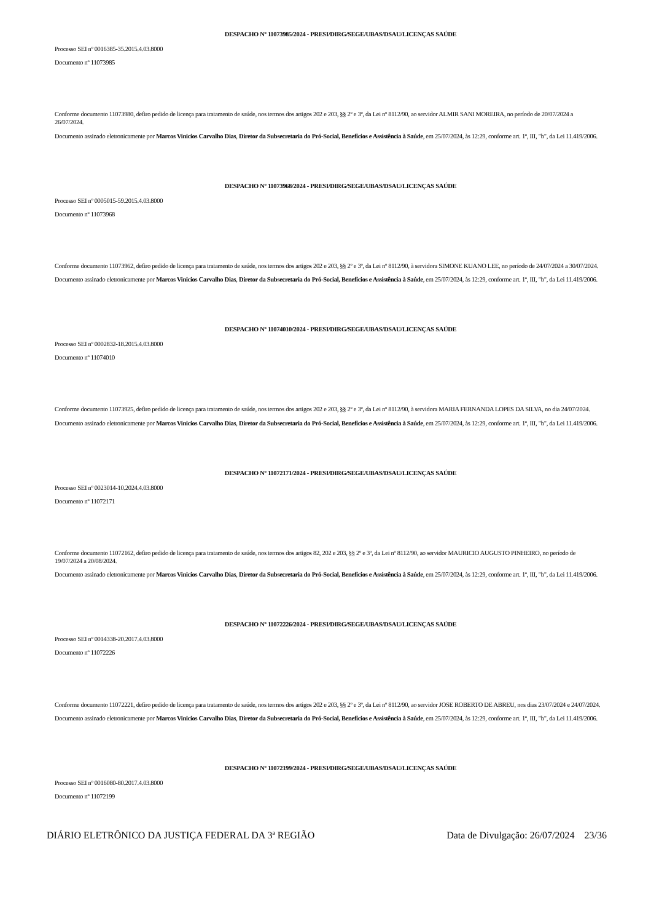DESPACHO Nº 11073985/2024 - PRESI/DIRG/SEGE/UBAS/DSAU/LICENÇAS SAÚDE
Processo SEI nº 0016385-35.2015.4.03.8000
Documento nº 11073985
Conforme documento 11073980, defiro pedido de licença para tratamento de saúde, nos termos dos artigos 202 e 203, §§ 2º e 3º, da Lei nº 8112/90, ao servidor ALMIR SANI MOREIRA, no período de 20/07/2024 a 26/07/2024.
Documento assinado eletronicamente por Marcos Vinicios Carvalho Dias, Diretor da Subsecretaria do Pró-Social, Benefícios e Assistência à Saúde, em 25/07/2024, às 12:29, conforme art. 1º, III, "b", da Lei 11.419/2006.
DESPACHO Nº 11073968/2024 - PRESI/DIRG/SEGE/UBAS/DSAU/LICENÇAS SAÚDE
Processo SEI nº 0005015-59.2015.4.03.8000
Documento nº 11073968
Conforme documento 11073962, defiro pedido de licença para tratamento de saúde, nos termos dos artigos 202 e 203, §§ 2º e 3º, da Lei nº 8112/90, à servidora SIMONE KUANO LEE, no período de 24/07/2024 a 30/07/2024.
Documento assinado eletronicamente por Marcos Vinicios Carvalho Dias, Diretor da Subsecretaria do Pró-Social, Benefícios e Assistência à Saúde, em 25/07/2024, às 12:29, conforme art. 1º, III, "b", da Lei 11.419/2006.
DESPACHO Nº 11074010/2024 - PRESI/DIRG/SEGE/UBAS/DSAU/LICENÇAS SAÚDE
Processo SEI nº 0002832-18.2015.4.03.8000
Documento nº 11074010
Conforme documento 11073925, defiro pedido de licença para tratamento de saúde, nos termos dos artigos 202 e 203, §§ 2º e 3º, da Lei nº 8112/90, à servidora MARIA FERNANDA LOPES DA SILVA, no dia 24/07/2024.
Documento assinado eletronicamente por Marcos Vinicios Carvalho Dias, Diretor da Subsecretaria do Pró-Social, Benefícios e Assistência à Saúde, em 25/07/2024, às 12:29, conforme art. 1º, III, "b", da Lei 11.419/2006.
DESPACHO Nº 11072171/2024 - PRESI/DIRG/SEGE/UBAS/DSAU/LICENÇAS SAÚDE
Processo SEI nº 0023014-10.2024.4.03.8000
Documento nº 11072171
Conforme documento 11072162, defiro pedido de licença para tratamento de saúde, nos termos dos artigos 82, 202 e 203, §§ 2º e 3º, da Lei nº 8112/90, ao servidor MAURICIO AUGUSTO PINHEIRO, no período de 19/07/2024 a 20/08/2024.
Documento assinado eletronicamente por Marcos Vinicios Carvalho Dias, Diretor da Subsecretaria do Pró-Social, Benefícios e Assistência à Saúde, em 25/07/2024, às 12:29, conforme art. 1º, III, "b", da Lei 11.419/2006.
DESPACHO Nº 11072226/2024 - PRESI/DIRG/SEGE/UBAS/DSAU/LICENÇAS SAÚDE
Processo SEI nº 0014338-20.2017.4.03.8000
Documento nº 11072226
Conforme documento 11072221, defiro pedido de licença para tratamento de saúde, nos termos dos artigos 202 e 203, §§ 2º e 3º, da Lei nº 8112/90, ao servidor JOSE ROBERTO DE ABREU, nos dias 23/07/2024 e 24/07/2024.
Documento assinado eletronicamente por Marcos Vinicios Carvalho Dias, Diretor da Subsecretaria do Pró-Social, Benefícios e Assistência à Saúde, em 25/07/2024, às 12:29, conforme art. 1º, III, "b", da Lei 11.419/2006.
DESPACHO Nº 11072199/2024 - PRESI/DIRG/SEGE/UBAS/DSAU/LICENÇAS SAÚDE
Processo SEI nº 0016080-80.2017.4.03.8000
Documento nº 11072199
DIÁRIO ELETRÔNICO DA JUSTIÇA FEDERAL DA 3ª REGIÃO Data de Divulgação: 26/07/2024 23/36